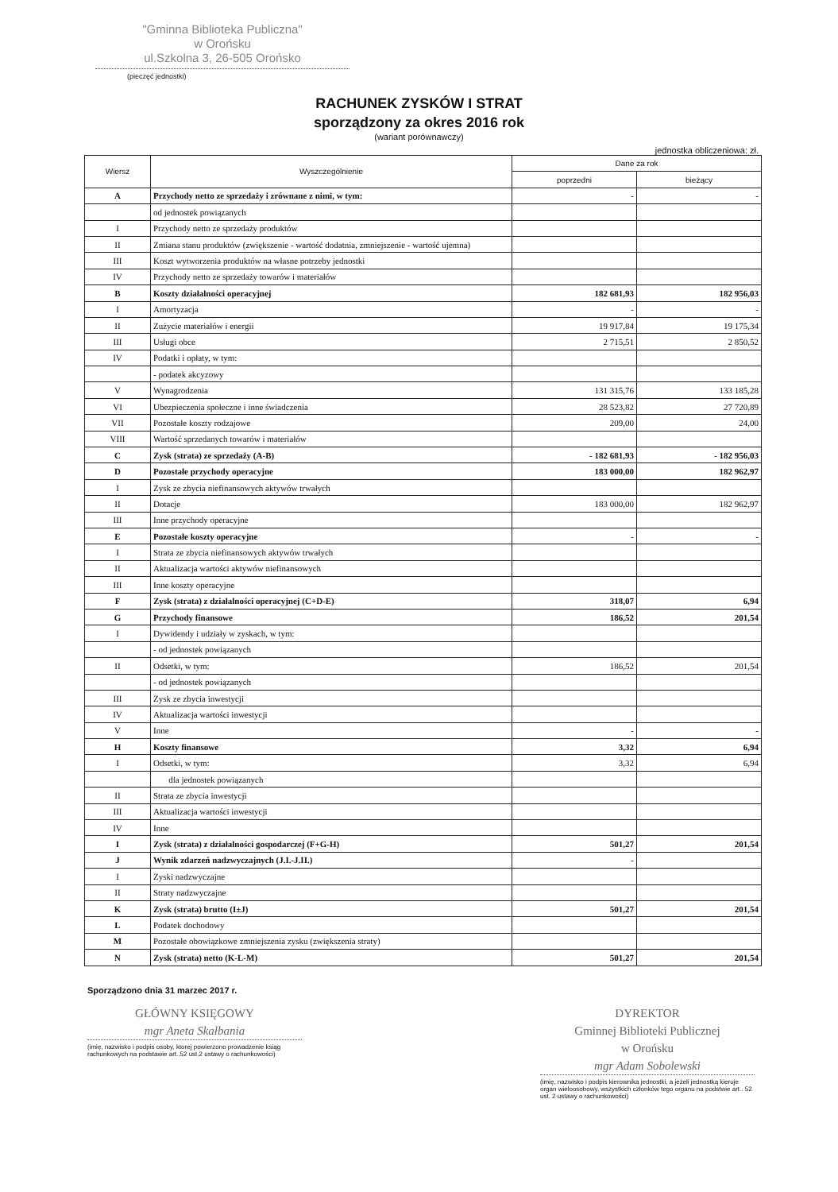"Gminna Biblioteka Publiczna"
w Orońsku
ul.Szkolna 3, 26-505 Orońsko
(pieczęć jednostki)
RACHUNEK ZYSKÓW I STRAT
sporządzony za okres 2016 rok
(wariant porównawczy)
jednostka obliczeniowa: zł.
| Wiersz | Wyszczególnienie | Dane za rok | |
| --- | --- | --- | --- |
| | | poprzedni | bieżący |
| A | Przychody netto ze sprzedaży i zrównane z nimi, w tym: | - | - |
| | od jednostek powiązanych | | |
| I | Przychody netto ze sprzedaży produktów | | |
| II | Zmiana stanu produktów (zwiększenie - wartość dodatnia, zmniejszenie - wartość ujemna) | | |
| III | Koszt wytworzenia produktów na własne potrzeby jednostki | | |
| IV | Przychody netto ze sprzedaży towarów i materiałów | | |
| B | Koszty działalności operacyjnej | 182 681,93 | 182 956,03 |
| I | Amortyzacja | - | - |
| II | Zużycie materiałów i energii | 19 917,84 | 19 175,34 |
| III | Usługi obce | 2 715,51 | 2 850,52 |
| IV | Podatki i opłaty, w tym: | | |
| | - podatek akcyzowy | | |
| V | Wynagrodzenia | 131 315,76 | 133 185,28 |
| VI | Ubezpieczenia społeczne i inne świadczenia | 28 523,82 | 27 720,89 |
| VII | Pozostałe koszty rodzajowe | 209,00 | 24,00 |
| VIII | Wartość sprzedanych towarów i materiałów | | |
| C | Zysk (strata) ze sprzedaży (A-B) | - 182 681,93 | - 182 956,03 |
| D | Pozostałe przychody operacyjne | 183 000,00 | 182 962,97 |
| I | Zysk ze zbycia niefinansowych aktywów trwałych | | |
| II | Dotacje | 183 000,00 | 182 962,97 |
| III | Inne przychody operacyjne | | |
| E | Pozostałe koszty operacyjne | - | - |
| I | Strata ze zbycia niefinansowych aktywów trwałych | | |
| II | Aktualizacja wartości aktywów niefinansowych | | |
| III | Inne koszty operacyjne | | |
| F | Zysk (strata) z działalności operacyjnej (C+D-E) | 318,07 | 6,94 |
| G | Przychody finansowe | 186,52 | 201,54 |
| I | Dywidendy i udziały w zyskach, w tym: | | |
| | - od jednostek powiązanych | | |
| II | Odsetki, w tym: | 186,52 | 201,54 |
| | - od jednostek powiązanych | | |
| III | Zysk ze zbycia inwestycji | | |
| IV | Aktualizacja wartości inwestycji | | |
| V | Inne | - | - |
| H | Koszty finansowe | 3,32 | 6,94 |
| I | Odsetki, w tym: | 3,32 | 6,94 |
| | dla jednostek powiązanych | | |
| II | Strata ze zbycia inwestycji | | |
| III | Aktualizacja wartości inwestycji | | |
| IV | Inne | | |
| I | Zysk (strata) z działalności gospodarczej (F+G-H) | 501,27 | 201,54 |
| J | Wynik zdarzeń nadzwyczajnych (J.I.-J.II.) | - | |
| I | Zyski nadzwyczajne | | |
| II | Straty nadzwyczajne | | |
| K | Zysk (strata) brutto (I±J) | 501,27 | 201,54 |
| L | Podatek dochodowy | | |
| M | Pozostałe obowiązkowe zmniejszenia zysku (zwiększenia straty) | | |
| N | Zysk (strata) netto (K-L-M) | 501,27 | 201,54 |
Sporządzono dnia 31 marzec 2017 r.
GŁÓWNY KSIĘGOWY
mgr Aneta Skałbania
(imię, nazwisko i podpis osoby, ktorej powierzono prowadzenie ksiąg rachunkowych na podstawie art..52 ust.2 ustawy o rachunkowości)
DYREKTOR
Gminnej Biblioteki Publicznej
w Orońsku
mgr Adam Sobolewski
(imię, nazwisko i podpis kierownika jednostki, a jeżeli jednostką kieruje organ wieloosobowy, wszystkich członków tego organu na podstwie art.. 52 ust. 2 ustawy o rachunkowości)